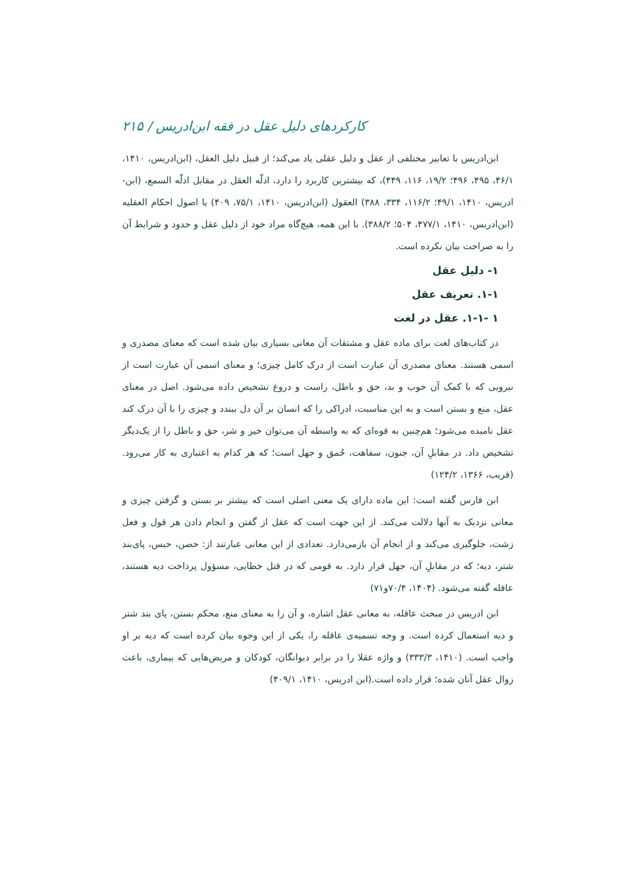کارکردهای دلیل عقل در فقه ابن‌ادریس / ۲۱۵
ابن‌ادریس با تعابیر مختلفی از عقل و دلیل عقلی یاد می‌کند؛ از قبیل دلیل العقل، (ابن‌ادریس، ۱۴۱۰، ۴۶/۱، ۴۹۵، ۴۹۶؛ ۱۹/۲، ۱۱۶، ۴۴۹)، که بیشترین کاربرد را دارد، ادلّه العقل در مقابل ادلّه السمع، (ابن-ادریس، ۱۴۱۰، ۴۹/۱؛ ۱۱۶/۲، ۳۳۴، ۳۸۸) العقول (ابن‌ادریس، ۱۴۱۰، ۷۵/۱، ۴۰۹) یا اصول احکام العقلیه (ابن‌ادریس، ۱۴۱۰، ۴۷۷/۱، ۵۰۴؛ ۳۸۸/۲). با این همه، هیچ‌گاه مراد خود از دلیل عقل و حدود و شرایط آن را به صراحت بیان نکرده است.
۱- دلیل عقل
۱-۱. تعریف عقل
۱ -۱-۱. عقل در لغت
در کتاب‌های لغت برای ماده عقل و مشتقات آن معانی بسیاری بیان شده است که معنای مصدری و اسمی هستند. معنای مصدری آن عبارت است از درک کامل چیزی؛ و معنای اسمی آن عبارت است از نیرویی که با کمک آن خوب و بد، حق و باطل، راست و دروغ تشخیص داده می‌شود. اصل در معنای عقل، منع و بستن است و به این مناسبت، ادراکی را که انسان بر آن دل ببندد و چیزی را با آن درک کند عقل نامیده می‌شود؛ هم‌چنین به قوه‌ای که به واسطه آن می‌توان خیر و شر، حق و باطل را از یک‌دیگر تشخیص داد. در مقابلِ آن، جنون، سفاهت، حُمق و جهل است؛ که هر کدام به اعتباری به کار می‌رود. (قریب، ۱۳۶۶، ۱۲۴/۲)
ابن فارس گفته است: این ماده دارای یک معنی اصلی است که بیشتر بر بستن و گرفتن چیزی و معانی نزدیک به آنها دلالت می‌کند. از این جهت است که عقل از گفتن و انجام دادن هر قول و فعل زشت، جلوگیری می‌کند و از انجام آن بازمی‌دارد. تعدادی از این معانی عبارتند از: حصن، حبس، پای‌بند شتر، دیه؛ که در مقابلِ آن، جهل قرار دارد. به قومی که در قتل خطایی، مسؤول پرداخت دیه هستند، عاقله گفته می‌شود. (۱۴۰۴، ۷۰/۴و۷۱)
ابن ادریس در مبحث عاقله، به معانی عقل اشاره، و آن را به معنای منع، محکم بستن، پای بند شتر و دیه استعمال کرده است. و وجه تسمیه‌ی عاقله را، یکی از این وجوه بیان کرده است که دیه بر او واجب است. (۱۴۱۰، ۳۳۳/۳) و واژه عقلا را در برابر دیوانگان، کودکان و مریض‌هایی که بیماری، باعث زوال عقل آنان شده؛ قرار داده است.(ابن ادریس، ۱۴۱۰، ۴۰۹/۱)